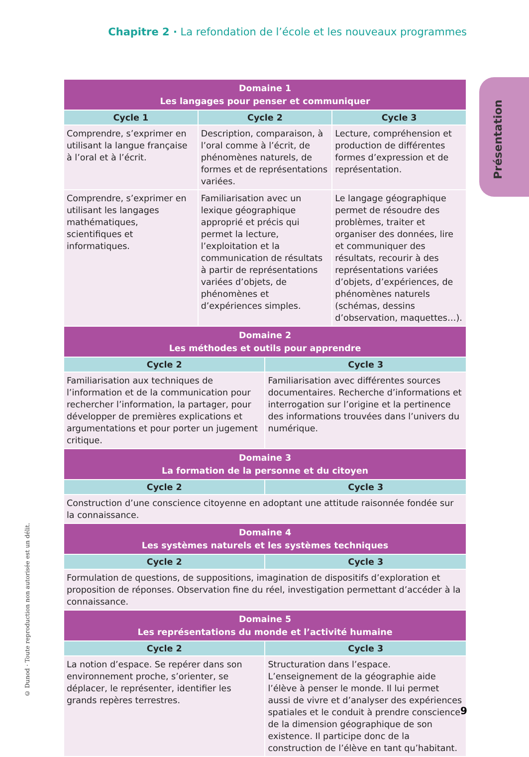Chapitre 2 · La refondation de l’école et les nouveaux programmes
Présentation
© Dunod · Toute reproduction non autorisée est un délit.
| Domaine 1 Les langages pour penser et communiquer | | | |
| --- | --- | --- | --- |
| Cycle 1 | Cycle 2 | | Cycle 3 |
| Comprendre, s’exprimer en utilisant la langue française à l’oral et à l’écrit. | Description, comparaison, à l’oral comme à l’écrit, de phénomènes naturels, de formes et de représentations variées. | | Lecture, compréhension et production de différentes formes d’expression et de représentation. |
| Comprendre, s’exprimer en utilisant les langages mathématiques, scientifiques et informatiques. | Familiarisation avec un lexique géographique approprié et précis qui permet la lecture, l’exploitation et la communication de résultats à partir de représentations variées d’objets, de phénomènes et d’expériences simples. | | Le langage géographique permet de résoudre des problèmes, traiter et organiser des données, lire et communiquer des résultats, recourir à des représentations variées d’objets, d’expériences, de phénomènes naturels (schémas, dessins d’observation, maquettes…). |
| Domaine 2 Les méthodes et outils pour apprendre | | | |
| Cycle 2 | | Cycle 3 | |
| Familiarisation aux techniques de l’information et de la communication pour rechercher l’information, la partager, pour développer de premières explications et argumentations et pour porter un jugement critique. | | Familiarisation avec différentes sources documentaires. Recherche d’informations et interrogation sur l’origine et la pertinence des informations trouvées dans l’univers du numérique. | |
| Domaine 3 La formation de la personne et du citoyen | | | |
| Cycle 2 | | Cycle 3 | |
| Construction d’une conscience citoyenne en adoptant une attitude raisonnée fondée sur la connaissance. | | | |
| Domaine 4 Les systèmes naturels et les systèmes techniques | | | |
| Cycle 2 | | Cycle 3 | |
| Formulation de questions, de suppositions, imagination de dispositifs d’exploration et proposition de réponses. Observation fine du réel, investigation permettant d’accéder à la connaissance. | | | |
| Domaine 5 Les représentations du monde et l’activité humaine | | | |
| Cycle 2 | | Cycle 3 | |
| La notion d’espace. Se repérer dans son environnement proche, s’orienter, se déplacer, le représenter, identifier les grands repères terrestres. | | Structuration dans l’espace. L’enseignement de la géographie aide l’élève à penser le monde. Il lui permet aussi de vivre et d’analyser des expériences spatiales et le conduit à prendre conscience de la dimension géographique de son existence. Il participe donc de la construction de l’élève en tant qu’habitant. | |
9